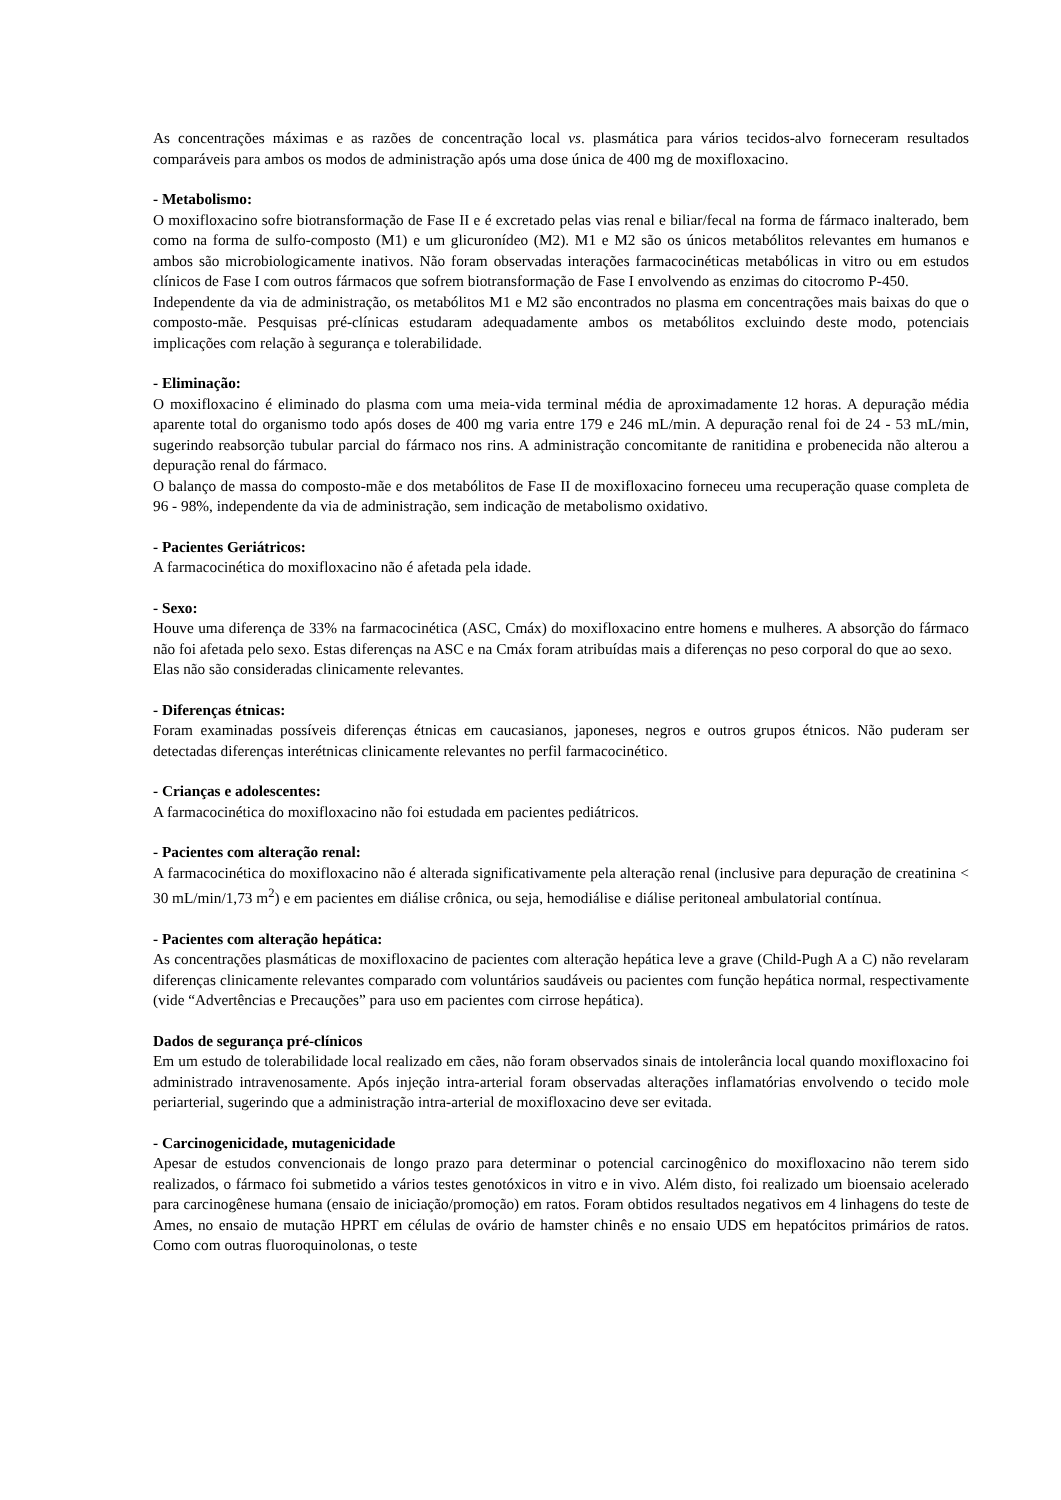As concentrações máximas e as razões de concentração local vs. plasmática para vários tecidos-alvo forneceram resultados comparáveis para ambos os modos de administração após uma dose única de 400 mg de moxifloxacino.
- Metabolismo:
O moxifloxacino sofre biotransformação de Fase II e é excretado pelas vias renal e biliar/fecal na forma de fármaco inalterado, bem como na forma de sulfo-composto (M1) e um glicuronídeo (M2). M1 e M2 são os únicos metabólitos relevantes em humanos e ambos são microbiologicamente inativos. Não foram observadas interações farmacocinéticas metabólicas in vitro ou em estudos clínicos de Fase I com outros fármacos que sofrem biotransformação de Fase I envolvendo as enzimas do citocromo P-450.
Independente da via de administração, os metabólitos M1 e M2 são encontrados no plasma em concentrações mais baixas do que o composto-mãe. Pesquisas pré-clínicas estudaram adequadamente ambos os metabólitos excluindo deste modo, potenciais implicações com relação à segurança e tolerabilidade.
- Eliminação:
O moxifloxacino é eliminado do plasma com uma meia-vida terminal média de aproximadamente 12 horas. A depuração média aparente total do organismo todo após doses de 400 mg varia entre 179 e 246 mL/min. A depuração renal foi de 24 - 53 mL/min, sugerindo reabsorção tubular parcial do fármaco nos rins. A administração concomitante de ranitidina e probenecida não alterou a depuração renal do fármaco.
O balanço de massa do composto-mãe e dos metabólitos de Fase II de moxifloxacino forneceu uma recuperação quase completa de 96 - 98%, independente da via de administração, sem indicação de metabolismo oxidativo.
- Pacientes Geriátricos:
A farmacocinética do moxifloxacino não é afetada pela idade.
- Sexo:
Houve uma diferença de 33% na farmacocinética (ASC, Cmáx) do moxifloxacino entre homens e mulheres. A absorção do fármaco não foi afetada pelo sexo. Estas diferenças na ASC e na Cmáx foram atribuídas mais a diferenças no peso corporal do que ao sexo.
Elas não são consideradas clinicamente relevantes.
- Diferenças étnicas:
Foram examinadas possíveis diferenças étnicas em caucasianos, japoneses, negros e outros grupos étnicos. Não puderam ser detectadas diferenças interétnicas clinicamente relevantes no perfil farmacocinético.
- Crianças e adolescentes:
A farmacocinética do moxifloxacino não foi estudada em pacientes pediátricos.
- Pacientes com alteração renal:
A farmacocinética do moxifloxacino não é alterada significativamente pela alteração renal (inclusive para depuração de creatinina < 30 mL/min/1,73 m<sup>2</sup>) e em pacientes em diálise crônica, ou seja, hemodiálise e diálise peritoneal ambulatorial contínua.
- Pacientes com alteração hepática:
As concentrações plasmáticas de moxifloxacino de pacientes com alteração hepática leve a grave (Child-Pugh A a C) não revelaram diferenças clinicamente relevantes comparado com voluntários saudáveis ou pacientes com função hepática normal, respectivamente (vide “Advertências e Precauções” para uso em pacientes com cirrose hepática).
Dados de segurança pré-clínicos
Em um estudo de tolerabilidade local realizado em cães, não foram observados sinais de intolerância local quando moxifloxacino foi administrado intravenosamente. Após injeção intra-arterial foram observadas alterações inflamatórias envolvendo o tecido mole periarterial, sugerindo que a administração intra-arterial de moxifloxacino deve ser evitada.
- Carcinogenicidade, mutagenicidade
Apesar de estudos convencionais de longo prazo para determinar o potencial carcinogênico do moxifloxacino não terem sido realizados, o fármaco foi submetido a vários testes genotóxicos in vitro e in vivo. Além disto, foi realizado um bioensaio acelerado para carcinogênese humana (ensaio de iniciação/promoção) em ratos. Foram obtidos resultados negativos em 4 linhagens do teste de Ames, no ensaio de mutação HPRT em células de ovário de hamster chinês e no ensaio UDS em hepatócitos primários de ratos. Como com outras fluoroquinolonas, o teste